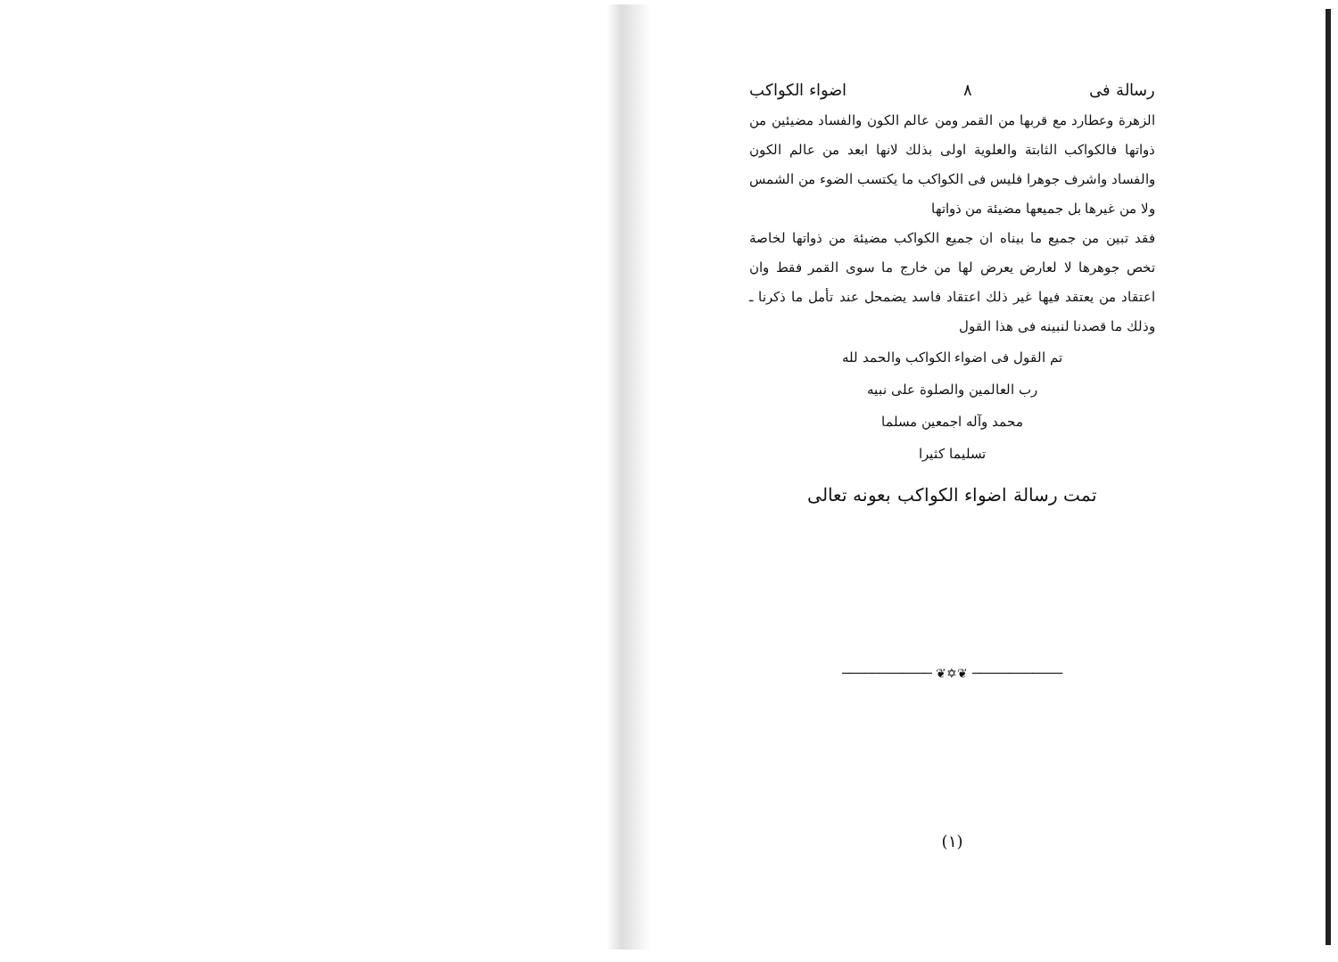رسالة فى ٨ اضواء الكواكب
الزهرة وعطارد مع قربها من القمر ومن عالم الكون والفساد مضيئين من ذواتها فالكواكب الثابتة والعلوية اولى بذلك لانها ابعد من عالم الكون والفساد واشرف جوهرا فليس فى الكواكب ما يكتسب الضوء من الشمس ولا من غيرها بل جميعها مضيئة من ذواتها
فقد تبين من جميع ما بيناه ان جميع الكواكب مضيئة من ذواتها لخاصة تخص جوهرها لا لعارض يعرض لها من خارج ما سوى القمر فقط وان اعتقاد من يعتقد فيها غير ذلك اعتقاد فاسد يضمحل عند تأمل ما ذكرنا ـ وذلك ما قصدنا لنبينه فى هذا القول
تم القول فى اضواء الكواكب والحمد لله
رب العالمين والصلوة على نبيه
محمد وآله اجمعين مسلما
تسليما كثيرا
تمت رسالة اضواء الكواكب بعونه تعالى
──────────── ❦✡❦ ────────────
(١)